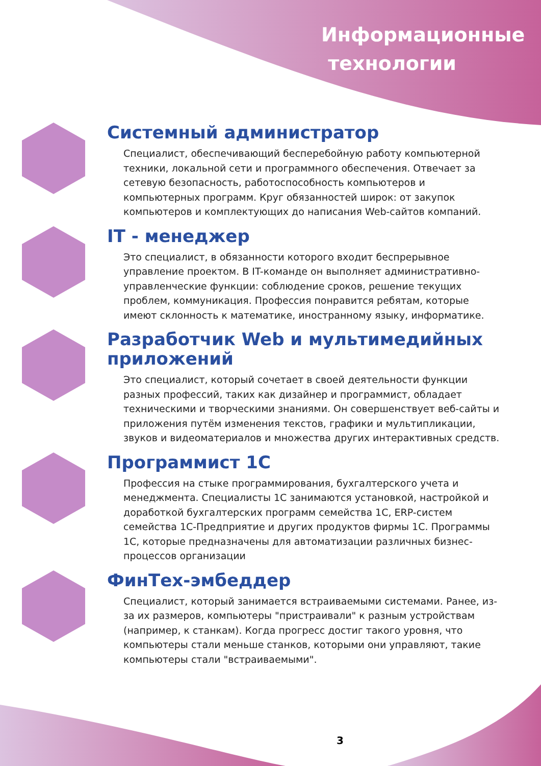Информационные
технологии
Системный администратор
Специалист, обеспечивающий бесперебойную работу компьютерной техники, локальной сети и программного обеспечения. Отвечает за сетевую безопасность, работоспособность компьютеров и компьютерных программ. Круг обязанностей широк: от закупок компьютеров и комплектующих до написания Web-сайтов компаний.
IT - менеджер
Это специалист, в обязанности которого входит беспрерывное управление проектом. В IT-команде он выполняет административно-управленческие функции: соблюдение сроков, решение текущих проблем, коммуникация. Профессия понравится ребятам, которые имеют склонность к математике, иностранному языку, информатике.
Разработчик Web и мультимедийных приложений
Это специалист, который сочетает в своей деятельности функции разных профессий, таких как дизайнер и программист, обладает техническими и творческими знаниями. Он совершенствует веб-сайты и приложения путём изменения текстов, графики и мультипликации, звуков и видеоматериалов и множества других интерактивных средств.
Программист 1С
Профессия на стыке программирования, бухгалтерского учета и менеджмента. Специалисты 1С занимаются установкой, настройкой и доработкой бухгалтерских программ семейства 1С, ERP-систем семейства 1С-Предприятие и других продуктов фирмы 1С. Программы 1С, которые предназначены для автоматизации различных бизнес-процессов организации
ФинТех-эмбеддер
Специалист, который занимается встраиваемыми системами. Ранее, из-за их размеров, компьютеры "пристраивали" к разным устройствам (например, к станкам). Когда прогресс достиг такого уровня, что компьютеры стали меньше станков, которыми они управляют, такие компьютеры стали "встраиваемыми".
3